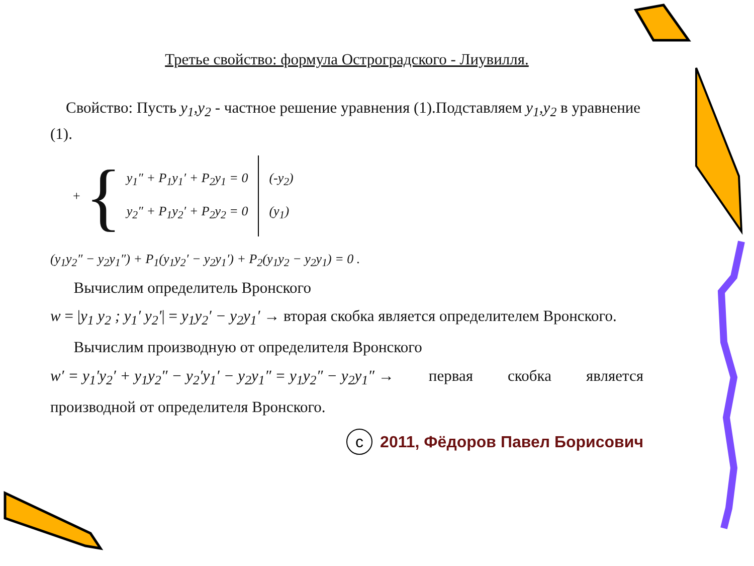Третье свойство: формула Остроградского - Лиувилля.
Свойство: Пусть y<sub>1</sub>,y<sub>2</sub> - частное решение уравнения (1).Подставляем y<sub>1</sub>,y<sub>2</sub> в уравнение (1).
+ {
y<sub>1</sub>″ + P<sub>1</sub>y<sub>1</sub>′ + P<sub>2</sub>y<sub>1</sub> = 0
y<sub>2</sub>″ + P<sub>1</sub>y<sub>2</sub>′ + P<sub>2</sub>y<sub>2</sub> = 0
(-y<sub>2</sub>)
(y<sub>1</sub>)
(y<sub>1</sub>y<sub>2</sub>″ − y<sub>2</sub>y<sub>1</sub>″) + P<sub>1</sub>(y<sub>1</sub>y<sub>2</sub>′ − y<sub>2</sub>y<sub>1</sub>′) + P<sub>2</sub>(y<sub>1</sub>y<sub>2</sub> − y<sub>2</sub>y<sub>1</sub>) = 0 .
Вычислим определитель Вронского
w = |y<sub>1</sub> y<sub>2</sub> ; y<sub>1</sub>′ y<sub>2</sub>′| = y<sub>1</sub>y<sub>2</sub>′ − y<sub>2</sub>y<sub>1</sub>′ → вторая скобка является определителем Вронского.
Вычислим производную от определителя Вронского
w′ = y<sub>1</sub>′y<sub>2</sub>′ + y<sub>1</sub>y<sub>2</sub>″ − y<sub>2</sub>′y<sub>1</sub>′ − y<sub>2</sub>y<sub>1</sub>″ = y<sub>1</sub>y<sub>2</sub>″ − y<sub>2</sub>y<sub>1</sub>″ → первая скобка является
производной от определителя Вронского.
с 2011, Фёдоров Павел Борисович